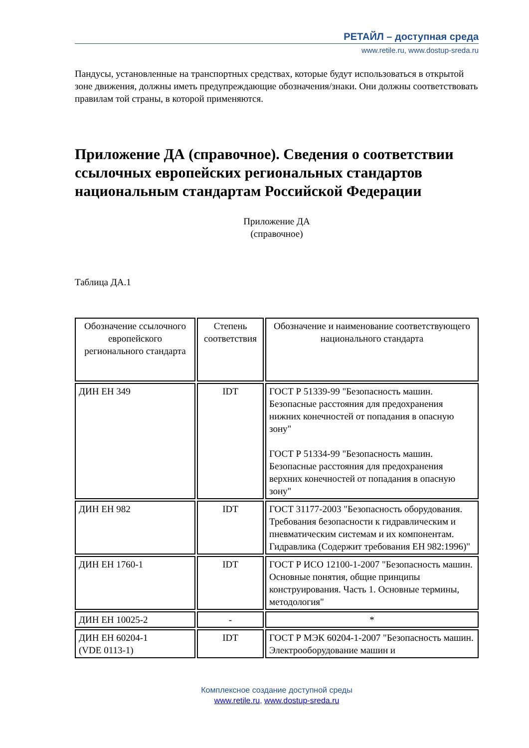РЕТАЙЛ – доступная среда
www.retile.ru, www.dostup-sreda.ru
Пандусы, установленные на транспортных средствах, которые будут использоваться в открытой зоне движения, должны иметь предупреждающие обозначения/знаки. Они должны соответствовать правилам той страны, в которой применяются.
Приложение ДА (справочное). Сведения о соответствии ссылочных европейских региональных стандартов национальным стандартам Российской Федерации
Приложение ДА
(справочное)
Таблица ДА.1
| Обозначение ссылочного европейского регионального стандарта | Степень соответствия | Обозначение и наименование соответствующего национального стандарта |
| --- | --- | --- |
| ДИН ЕН 349 | IDT | ГОСТ Р 51339-99 "Безопасность машин. Безопасные расстояния для предохранения нижних конечностей от попадания в опасную зону" ГОСТ Р 51334-99 "Безопасность машин. Безопасные расстояния для предохранения верхних конечностей от попадания в опасную зону" |
| ДИН ЕН 982 | IDT | ГОСТ 31177-2003 "Безопасность оборудования. Требования безопасности к гидравлическим и пневматическим системам и их компонентам. Гидравлика (Содержит требования ЕН 982:1996)" |
| ДИН ЕН 1760-1 | IDT | ГОСТ Р ИСО 12100-1-2007 "Безопасность машин. Основные понятия, общие принципы конструирования. Часть 1. Основные термины, методология" |
| ДИН ЕН 10025-2 | - | * |
| ДИН ЕН 60204-1 (VDE 0113-1) | IDT | ГОСТ Р МЭК 60204-1-2007 "Безопасность машин. Электрооборудование машин и |
Комплексное создание доступной среды
www.retile.ru, www.dostup-sreda.ru